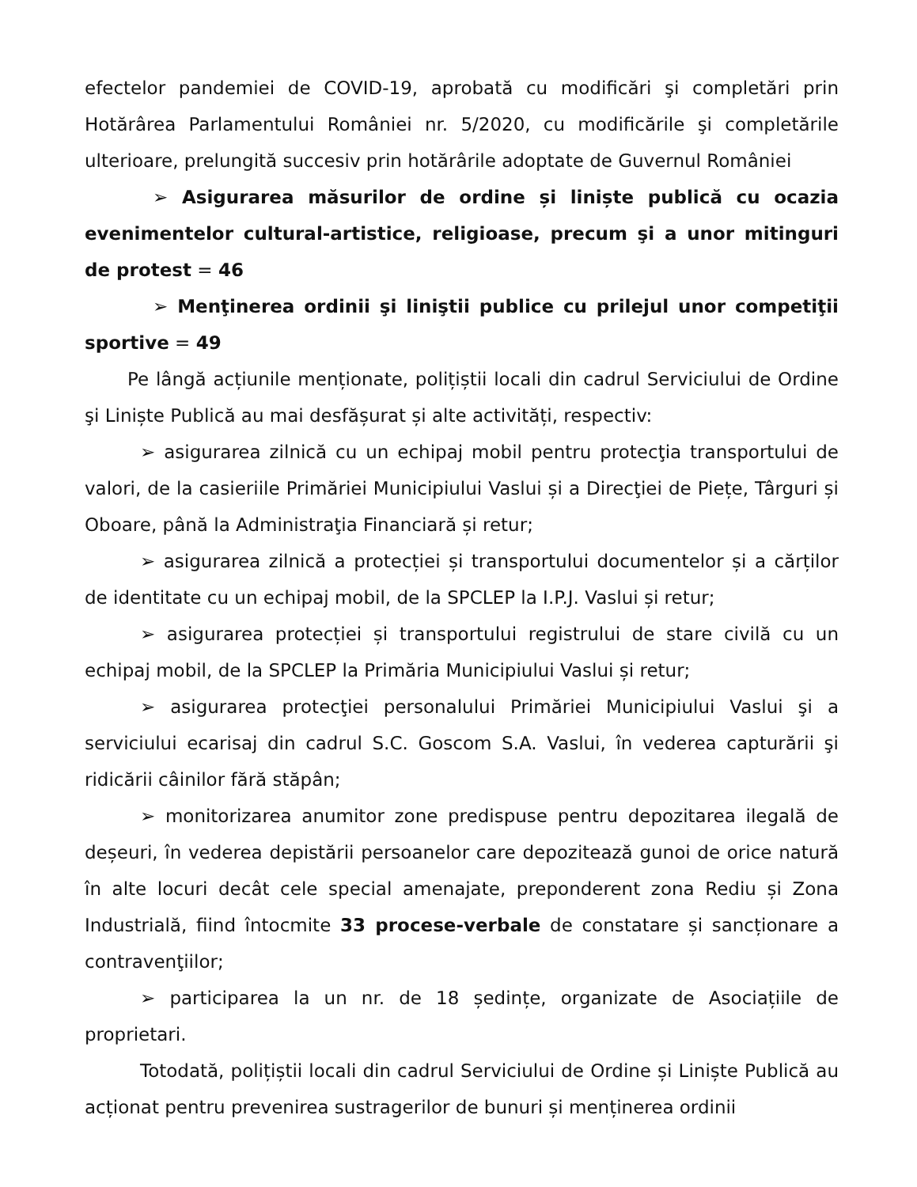efectelor pandemiei de COVID-19, aprobată cu modificări şi completări prin Hotărârea Parlamentului României nr. 5/2020, cu modificările şi completările ulterioare, prelungită succesiv prin hotărârile adoptate de Guvernul României
➢ Asigurarea măsurilor de ordine și liniște publică cu ocazia evenimentelor cultural-artistice, religioase, precum şi a unor mitinguri de protest = 46
➢ Menţinerea ordinii şi liniştii publice cu prilejul unor competiţii sportive = 49
Pe lângă acțiunile menționate, polițiștii locali din cadrul Serviciului de Ordine şi Liniște Publică au mai desfășurat și alte activități, respectiv:
➢ asigurarea zilnică cu un echipaj mobil pentru protecţia transportului de valori, de la casieriile Primăriei Municipiului Vaslui și a Direcţiei de Piețe, Târguri și Oboare, până la Administraţia Financiară și retur;
➢ asigurarea zilnică a protecției și transportului documentelor și a cărților de identitate cu un echipaj mobil, de la SPCLEP la I.P.J. Vaslui și retur;
➢ asigurarea protecției și transportului registrului de stare civilă cu un echipaj mobil, de la SPCLEP la Primăria Municipiului Vaslui și retur;
➢ asigurarea protecţiei personalului Primăriei Municipiului Vaslui şi a serviciului ecarisaj din cadrul S.C. Goscom S.A. Vaslui, în vederea capturării şi ridicării câinilor fără stăpân;
➢ monitorizarea anumitor zone predispuse pentru depozitarea ilegală de deșeuri, în vederea depistării persoanelor care depozitează gunoi de orice natură în alte locuri decât cele special amenajate, preponderent zona Rediu și Zona Industrială, fiind întocmite 33 procese-verbale de constatare și sancționare a contravenţiilor;
➢ participarea la un nr. de 18 ședințe, organizate de Asociațiile de proprietari.
Totodată, polițiștii locali din cadrul Serviciului de Ordine și Liniște Publică au acționat pentru prevenirea sustragerilor de bunuri și menținerea ordinii